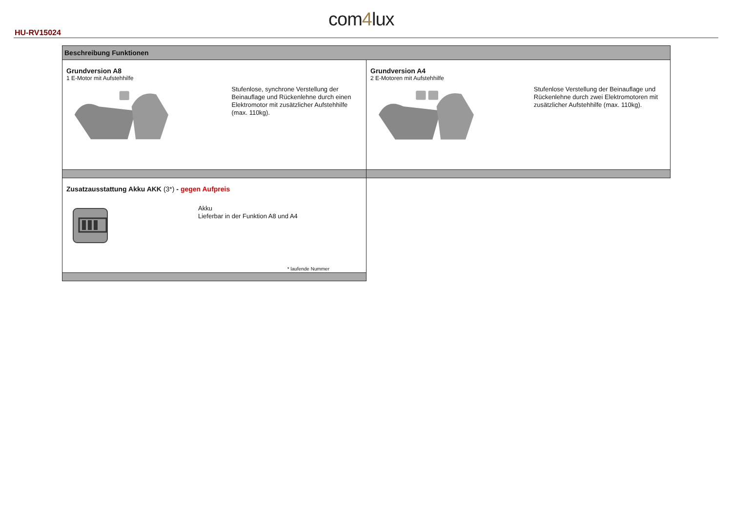HU-RV15024
com4lux
| Beschreibung Funktionen | |
| Grundversion A8 1 E-Motor mit Aufstehhilfe Stufenlose, synchrone Verstellung der Beinauflage und Rückenlehne durch einen Elektromotor mit zusätzlicher Aufstehhilfe (max. 110kg). | Grundversion A4 2 E-Motoren mit Aufstehhilfe Stufenlose Verstellung der Beinauflage und Rückenlehne durch zwei Elektromotoren mit zusätzlicher Aufstehhilfe (max. 110kg). |
| Zusatzausstattung Akku AKK (3*) - gegen Aufpreis Akku Lieferbar in der Funktion A8 und A4 * laufende Nummer | |